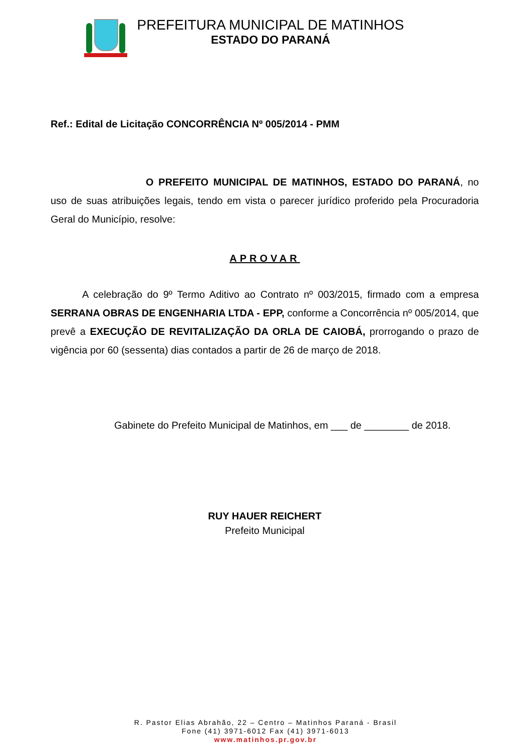PREFEITURA MUNICIPAL DE MATINHOS
ESTADO DO PARANÁ
Ref.: Edital de Licitação CONCORRÊNCIA Nº 005/2014 - PMM
O PREFEITO MUNICIPAL DE MATINHOS, ESTADO DO PARANÁ, no uso de suas atribuições legais, tendo em vista o parecer jurídico proferido pela Procuradoria Geral do Município, resolve:
APROVAR
A celebração do 9º Termo Aditivo ao Contrato nº 003/2015, firmado com a empresa SERRANA OBRAS DE ENGENHARIA LTDA - EPP, conforme a Concorrência nº 005/2014, que prevê a EXECUÇÃO DE REVITALIZAÇÃO DA ORLA DE CAIOBÁ, prorrogando o prazo de vigência por 60 (sessenta) dias contados a partir de 26 de março de 2018.
Gabinete do Prefeito Municipal de Matinhos, em ___ de ________ de 2018.
RUY HAUER REICHERT
Prefeito Municipal
R. Pastor Elias Abrahão, 22 – Centro – Matinhos Paraná - Brasil
Fone (41) 3971-6012 Fax (41) 3971-6013
www.matinhos.pr.gov.br